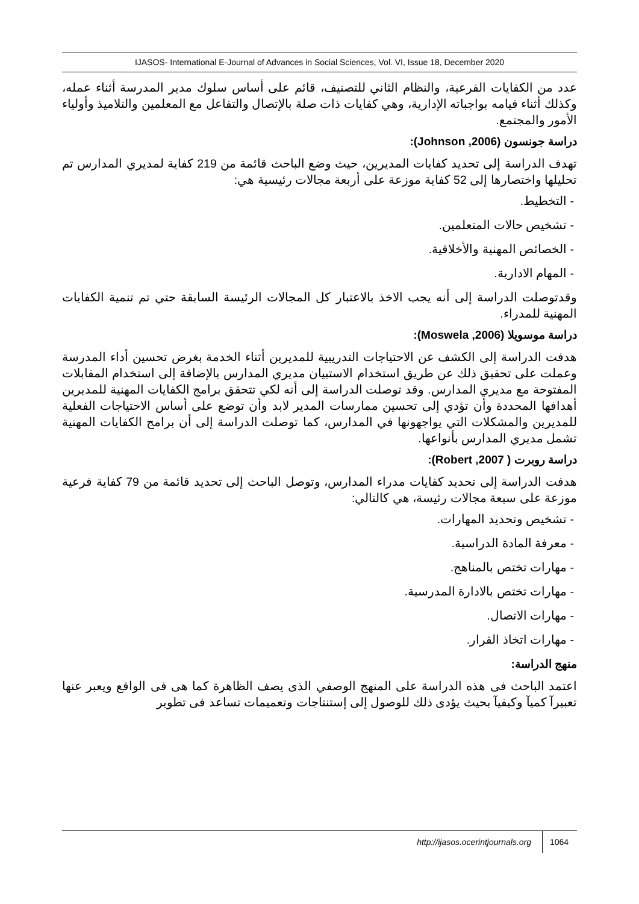IJASOS- International E-Journal of Advances in Social Sciences, Vol. VI, Issue 18, December 2020
عدد من الكفايات الفرعية، والنظام الثاني للتصنيف، قائم على أساس سلوك مدير المدرسة أثناء عمله، وكذلك أثناء قيامه بواجباته الإدارية، وهي كفايات ذات صلة بالإتصال والتفاعل مع المعلمين والتلاميذ وأولياء الأمور والمجتمع.
دراسة جونسون (Johnson ,2006):
تهدف الدراسة إلى تحديد كفايات المديرين، حيث وضع الباحث قائمة من 219 كفاية لمديري المدارس تم تحليلها واختصارها إلى 52 كفاية موزعة على أربعة مجالات رئيسية هي:
- التخطيط.
- تشخيص حالات المتعلمين.
- الخصائص المهنية والأخلاقية.
- المهام الادارية.
وقدتوصلت الدراسة إلى أنه يجب الاخذ بالاعتبار كل المجالات الرئيسة السابقة حتي تم تنمية الكفايات المهنية للمدراء.
دراسة موسويلا (Moswela ,2006):
هدفت الدراسة إلى الكشف عن الاحتياجات التدريبية للمديرين أثناء الخدمة بغرض تحسين أداء المدرسة وعملت على تحقيق ذلك عن طريق استخدام الاستبيان مديري المدارس بالإضافة إلى استخدام المقابلات المفتوحة مع مديري المدارس. وقد توصلت الدراسة إلى أنه لكي تتحقق برامج الكفايات المهنية للمديرين أهدافها المحددة وأن تؤدي إلى تحسين ممارسات المدير لابد وأن توضع على أساس الاحتياجات الفعلية للمديرين والمشكلات التي يواجهونها في المدارس، كما توصلت الدراسة إلى أن برامج الكفايات المهنية تشمل مديري المدارس بأنواعها.
دراسة روبرت ( Robert ,2007):
هدفت الدراسة إلى تحديد كفايات مدراء المدارس، وتوصل الباحث إلى تحديد قائمة من 79 كفاية فرعية موزعة على سبعة مجالات رئيسة، هي كالتالي:
- تشخيص وتحديد المهارات.
- معرفة المادة الدراسية.
- مهارات تختص بالمناهج.
- مهارات تختص بالادارة المدرسية.
- مهارات الاتصال.
- مهارات اتخاذ القرار.
منهج الدراسة:
اعتمد الباحث فى هذه الدراسة على المنهج الوصفي الذى يصف الظاهرة كما هى فى الواقع ويعبر عنها تعبيرآ كميآ وكيفيآ بحيث يؤدى ذلك للوصول إلى إستنتاجات وتعميمات تساعد فى تطوير
http://ijasos.ocerintjournals.org 1064